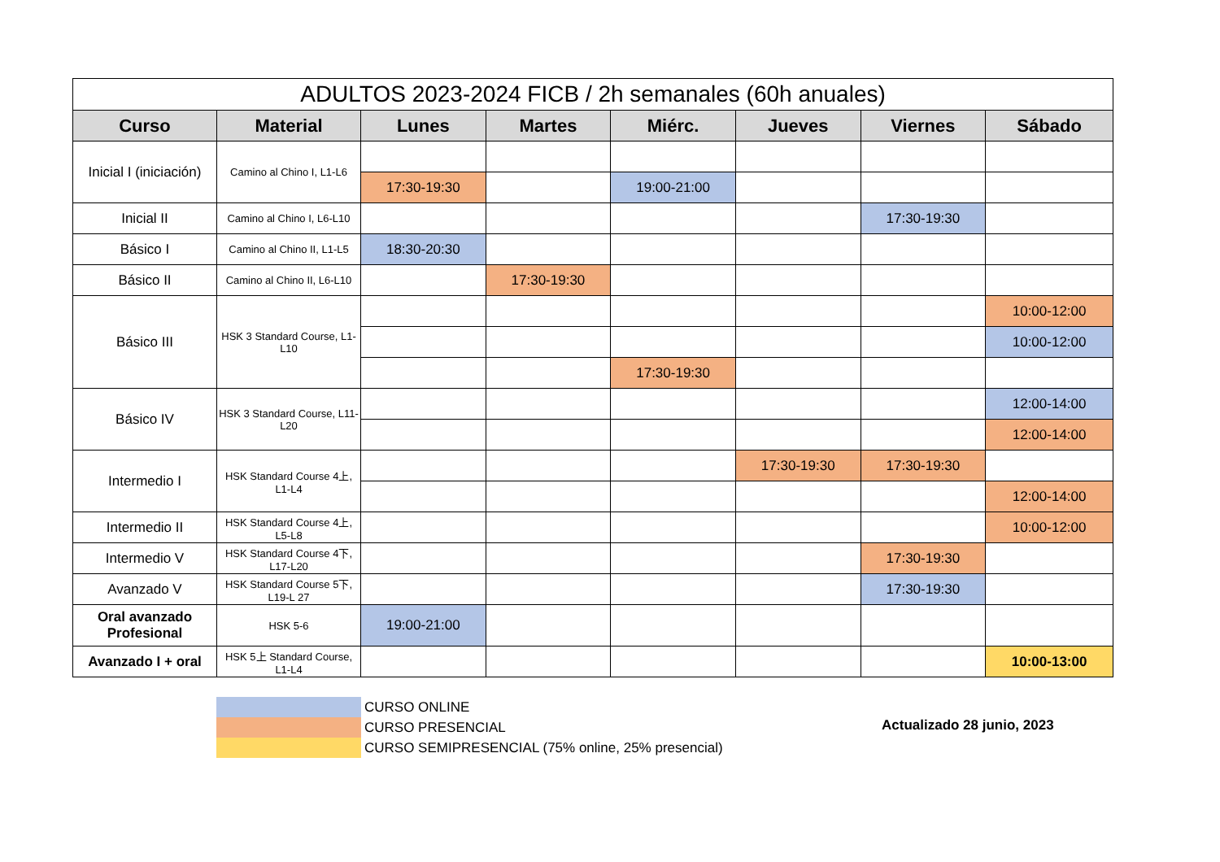| ADULTOS 2023-2024 FICB / 2h semanales (60h anuales) | | | | | | | |
| --- | --- | --- | --- | --- | --- | --- | --- |
| Curso | Material | Lunes | Martes | Miérc. | Jueves | Viernes | Sábado |
| Inicial I (iniciación) | Camino al Chino I, L1-L6 | | | | | | |
| | | 17:30-19:30 | | 19:00-21:00 | | | |
| Inicial II | Camino al Chino I, L6-L10 | | | | | 17:30-19:30 | |
| Básico I | Camino al Chino II, L1-L5 | 18:30-20:30 | | | | | |
| Básico II | Camino al Chino II, L6-L10 | | 17:30-19:30 | | | | |
| Básico III | HSK 3 Standard Course, L1-L10 | | | | | | 10:00-12:00 |
| | | | | | | | 10:00-12:00 |
| | | | | 17:30-19:30 | | | |
| Básico IV | HSK 3 Standard Course, L11-L20 | | | | | | 12:00-14:00 |
| | | | | | | | 12:00-14:00 |
| Intermedio I | HSK Standard Course 4上, L1-L4 | | | | 17:30-19:30 | 17:30-19:30 | |
| | | | | | | | 12:00-14:00 |
| Intermedio II | HSK Standard Course 4上, L5-L8 | | | | | | 10:00-12:00 |
| Intermedio V | HSK Standard Course 4下, L17-L20 | | | | | 17:30-19:30 | |
| Avanzado V | HSK Standard Course 5下, L19-L 27 | | | | | 17:30-19:30 | |
| Oral avanzado Profesional | HSK 5-6 | 19:00-21:00 | | | | | |
| Avanzado I + oral | HSK 5上 Standard Course, L1-L4 | | | | | | 10:00-13:00 |
CURSO ONLINE
CURSO PRESENCIAL
CURSO SEMIPRESENCIAL (75% online, 25% presencial)
Actualizado 28 junio, 2023